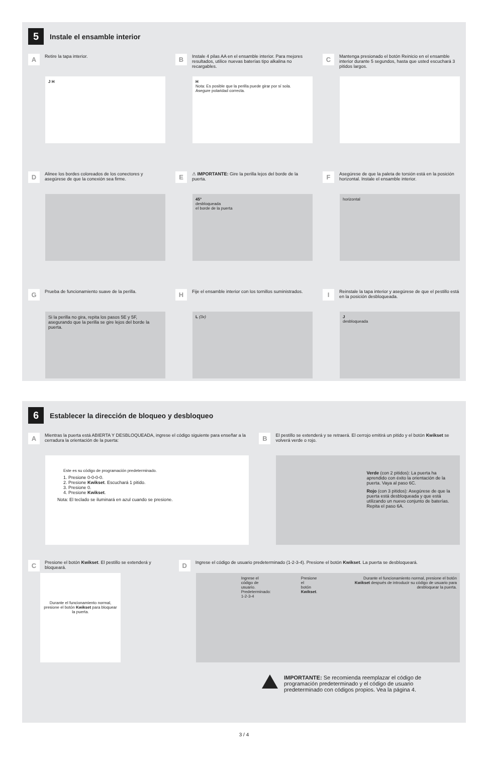5
Instale el ensamble interior
A
Retire la tapa interior.
J H
B
Instale 4 pilas AA en el ensamble interior. Para mejores resultados, utilice nuevas baterías tipo alkalina no recargables.
H
Nota: Es posible que la perilla puede girar por sí sola.
Asegure polaridad correcta.
C
Mantenga presionado el botón Reinicio en el ensamble interior durante 5 segundos, hasta que usted escuchará 3 pitidos largos.
D
Alinee los bordes coloreados de los conectores y asegúrese de que la conexión sea firme.
E
⚠ IMPORTANTE: Gire la perilla lejos del borde de la puerta.
45°
desbloqueada
el borde de la puerta
F
Asegúrese de que la paleta de torsión está en la posición horizontal. Instale el ensamble interior.
horizontal
G
Prueba de funcionamiento suave de la perilla.
Si la perilla no gira, repita los pasos 5E y 5F, asegurando que la perilla se gire lejos del borde la puerta.
H
Fije el ensamble interior con los tornillos suministrados.
L (3x)
I
Reinstale la tapa interior y asegúrese de que el pestillo está en la posición desbloqueada.
J
desbloqueada
6
Establecer la dirección de bloqueo y desbloqueo
A
Mientras la puerta está ABIERTA Y DESBLOQUEADA, ingrese el código siguiente para enseñar a la cerradura la orientación de la puerta:
Este es su código de programación predeterminado.
1. Presione 0-0-0-0.
2. Presione Kwikset. Escuchará 1 pitido.
3. Presione 0.
4. Presione Kwikset.
Nota: El teclado se iluminará en azul cuando se presione.
B
El pestillo se extenderá y se retraerá. El cerrojo emitirá un pitido y el botón Kwikset se volverá verde o rojo.
Verde (con 2 pitidos): La puerta ha aprendido con éxito la orientación de la puerta. Vaya al paso 6C.
Rojo (con 3 pitidos): Asegúrese de que la puerta está desbloqueada y que está utilizando un nuevo conjunto de baterías. Repita el paso 6A.
C
Presione el botón Kwikset. El pestillo se extenderá y bloqueará.
Durante el funcionamiento normal, presione el botón Kwikset para bloquear la puerta.
D
Ingrese el código de usuario predeterminado (1-2-3-4). Presione el botón Kwikset. La puerta se desbloqueará.
Ingrese el código de usuario.
Predeterminado: 1-2-3-4
Presione el
botón Kwikset.
Durante el funcionamiento normal, presione el botón Kwikset después de introducir su código de usuario para desbloquear la puerta.
IMPORTANTE: Se recomienda reemplazar el código de programación predeterminado y el código de usuario predeterminado con códigos propios. Vea la página 4.
3 / 4